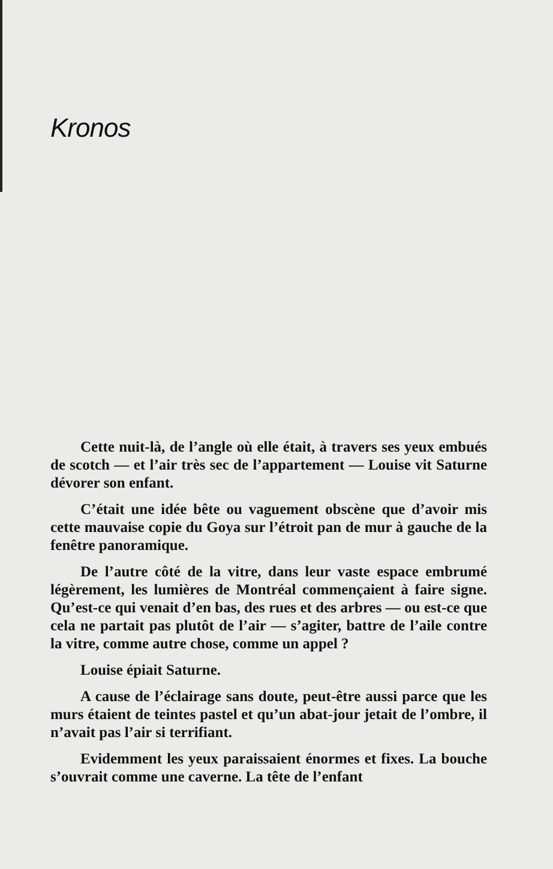Kronos
Cette nuit-là, de l’angle où elle était, à travers ses yeux embués de scotch — et l’air très sec de l’appartement — Louise vit Saturne dévorer son enfant.
C’était une idée bête ou vaguement obscène que d’avoir mis cette mauvaise copie du Goya sur l’étroit pan de mur à gauche de la fenêtre panoramique.
De l’autre côté de la vitre, dans leur vaste espace embrumé légèrement, les lumières de Montréal commençaient à faire signe. Qu’est-ce qui venait d’en bas, des rues et des arbres — ou est-ce que cela ne partait pas plutôt de l’air — s’agiter, battre de l’aile contre la vitre, comme autre chose, comme un appel ?
Louise épiait Saturne.
A cause de l’éclairage sans doute, peut-être aussi parce que les murs étaient de teintes pastel et qu’un abat-jour jetait de l’ombre, il n’avait pas l’air si terrifiant.
Evidemment les yeux paraissaient énormes et fixes. La bouche s’ouvrait comme une caverne. La tête de l’enfant